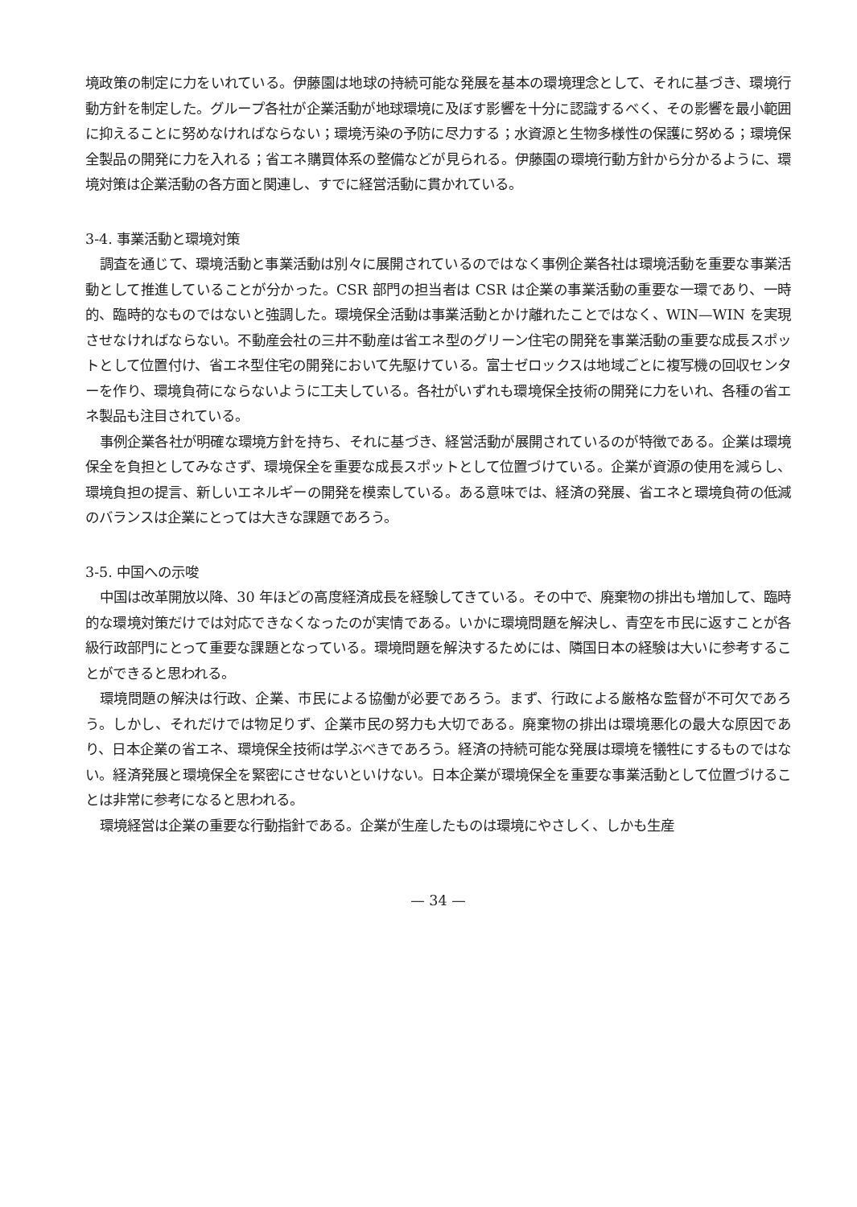境政策の制定に力をいれている。伊藤園は地球の持続可能な発展を基本の環境理念として、それに基づき、環境行動方針を制定した。グループ各社が企業活動が地球環境に及ぼす影響を十分に認識するべく、その影響を最小範囲に抑えることに努めなければならない；環境汚染の予防に尽力する；水資源と生物多様性の保護に努める；環境保全製品の開発に力を入れる；省エネ購買体系の整備などが見られる。伊藤園の環境行動方針から分かるように、環境対策は企業活動の各方面と関連し、すでに経営活動に貫かれている。
3-4. 事業活動と環境対策
調査を通じて、環境活動と事業活動は別々に展開されているのではなく事例企業各社は環境活動を重要な事業活動として推進していることが分かった。CSR 部門の担当者は CSR は企業の事業活動の重要な一環であり、一時的、臨時的なものではないと強調した。環境保全活動は事業活動とかけ離れたことではなく、WIN—WIN を実現させなければならない。不動産会社の三井不動産は省エネ型のグリーン住宅の開発を事業活動の重要な成長スポットとして位置付け、省エネ型住宅の開発において先駆けている。富士ゼロックスは地域ごとに複写機の回収センターを作り、環境負荷にならないように工夫している。各社がいずれも環境保全技術の開発に力をいれ、各種の省エネ製品も注目されている。
事例企業各社が明確な環境方針を持ち、それに基づき、経営活動が展開されているのが特徴である。企業は環境保全を負担としてみなさず、環境保全を重要な成長スポットとして位置づけている。企業が資源の使用を減らし、環境負担の提言、新しいエネルギーの開発を模索している。ある意味では、経済の発展、省エネと環境負荷の低減のバランスは企業にとっては大きな課題であろう。
3-5. 中国への示唆
中国は改革開放以降、30 年ほどの高度経済成長を経験してきている。その中で、廃棄物の排出も増加して、臨時的な環境対策だけでは対応できなくなったのが実情である。いかに環境問題を解決し、青空を市民に返すことが各級行政部門にとって重要な課題となっている。環境問題を解決するためには、隣国日本の経験は大いに参考することができると思われる。
環境問題の解決は行政、企業、市民による協働が必要であろう。まず、行政による厳格な監督が不可欠であろう。しかし、それだけでは物足りず、企業市民の努力も大切である。廃棄物の排出は環境悪化の最大な原因であり、日本企業の省エネ、環境保全技術は学ぶべきであろう。経済の持続可能な発展は環境を犠牲にするものではない。経済発展と環境保全を緊密にさせないといけない。日本企業が環境保全を重要な事業活動として位置づけることは非常に参考になると思われる。
環境経営は企業の重要な行動指針である。企業が生産したものは環境にやさしく、しかも生産
— 34 —